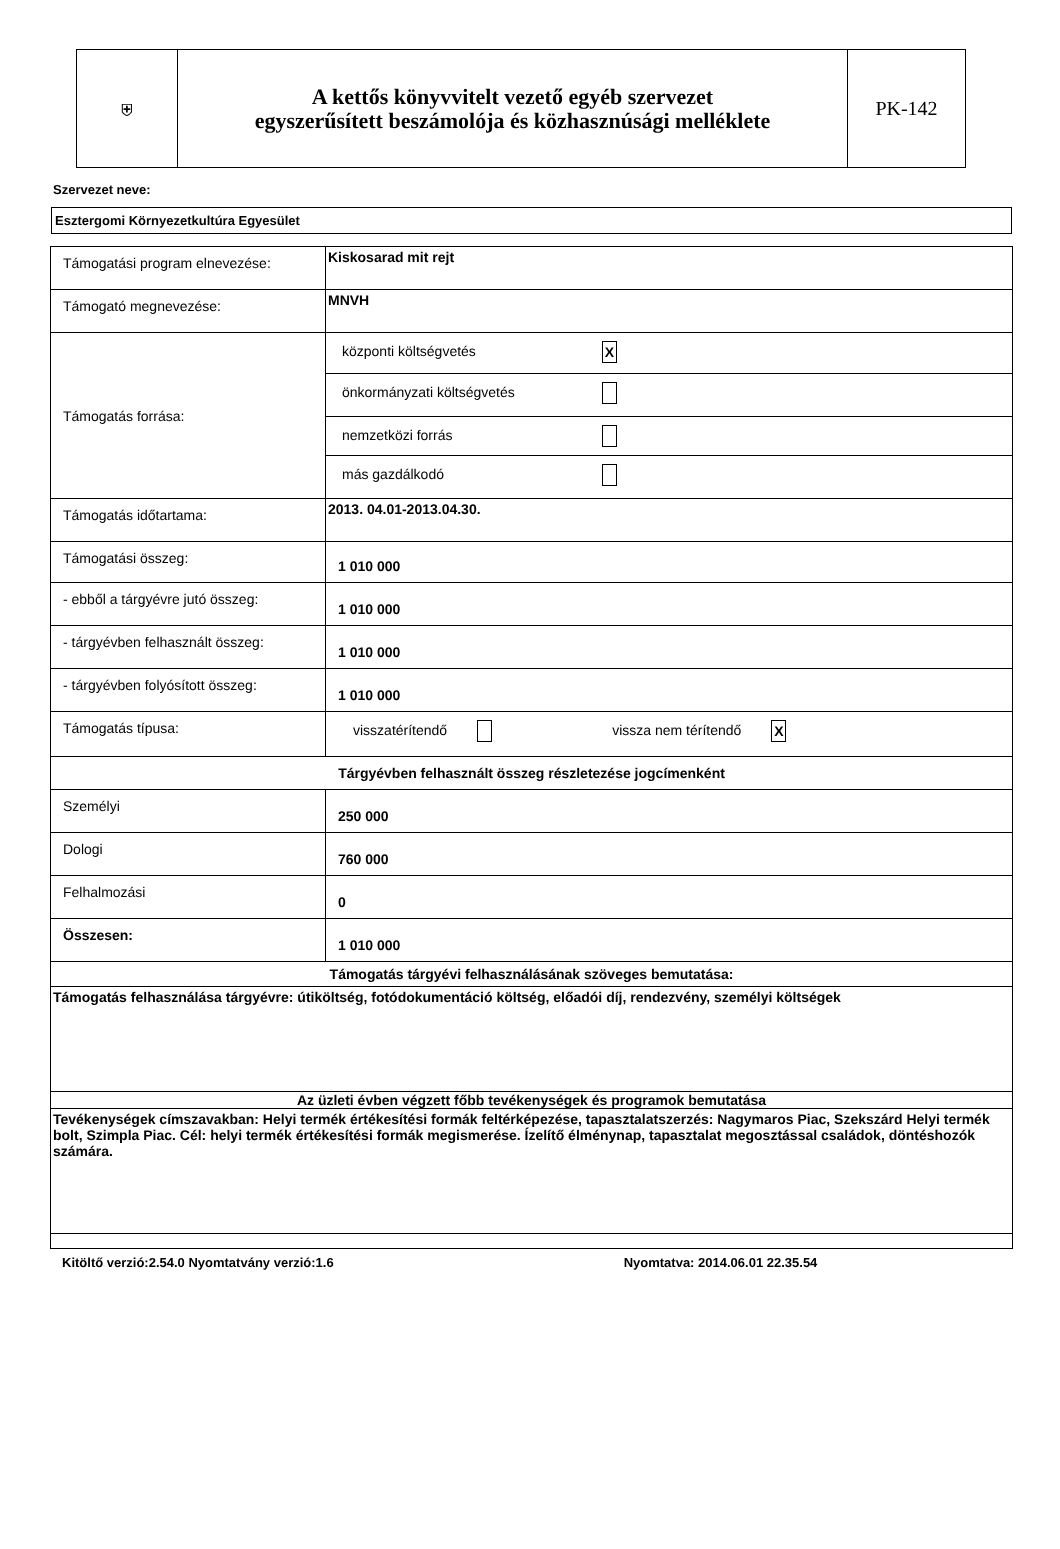| ⛨ | A kettős könyvvitelt vezető egyéb szervezet egyszerűsített beszámolója és közhasznúsági melléklete | PK-142 |
Szervezet neve:
Esztergomi Környezetkultúra Egyesület
| Támogatási program elnevezése: | Kiskosarad mit rejt |
| Támogató megnevezése: | MNVH |
| Támogatás forrása: | központi költségvetés X önkormányzati költségvetés nemzetközi forrás más gazdálkodó |
| Támogatás időtartama: | 2013. 04.01-2013.04.30. |
| Támogatási összeg: | 1 010 000 |
| - ebből a tárgyévre jutó összeg: | 1 010 000 |
| - tárgyévben felhasznált összeg: | 1 010 000 |
| - tárgyévben folyósított összeg: | 1 010 000 |
| Támogatás típusa: | visszatérítendő vissza nem térítendő X |
| Tárgyévben felhasznált összeg részletezése jogcímenként | |
| Személyi | 250 000 |
| Dologi | 760 000 |
| Felhalmozási | 0 |
| Összesen: | 1 010 000 |
| Támogatás tárgyévi felhasználásának szöveges bemutatása: | |
| Támogatás felhasználása tárgyévre: útiköltség, fotódokumentáció költség, előadói díj, rendezvény, személyi költségek | |
| Az üzleti évben végzett főbb tevékenységek és programok bemutatása | |
| Tevékenységek címszavakban: Helyi termék értékesítési formák feltérképezése, tapasztalatszerzés: Nagymaros Piac, Szekszárd Helyi termék bolt, Szimpla Piac. Cél: helyi termék értékesítési formák megismerése. Ízelítő élménynap, tapasztalat megosztással családok, döntéshozók számára. | |
Kitöltő verzió:2.54.0 Nyomtatvány verzió:1.6 Nyomtatva: 2014.06.01 22.35.54